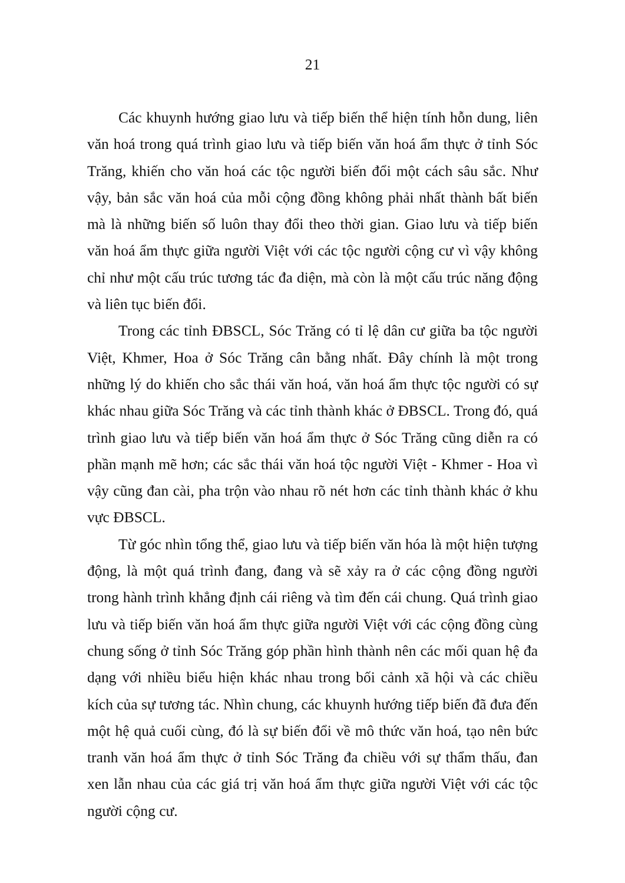21
Các khuynh hướng giao lưu và tiếp biến thể hiện tính hỗn dung, liên văn hoá trong quá trình giao lưu và tiếp biến văn hoá ẩm thực ở tỉnh Sóc Trăng, khiến cho văn hoá các tộc người biến đổi một cách sâu sắc. Như vậy, bản sắc văn hoá của mỗi cộng đồng không phải nhất thành bất biến mà là những biến số luôn thay đổi theo thời gian. Giao lưu và tiếp biến văn hoá ẩm thực giữa người Việt với các tộc người cộng cư vì vậy không chỉ như một cấu trúc tương tác đa diện, mà còn là một cấu trúc năng động và liên tục biến đổi.
Trong các tỉnh ĐBSCL, Sóc Trăng có tỉ lệ dân cư giữa ba tộc người Việt, Khmer, Hoa ở Sóc Trăng cân bằng nhất. Đây chính là một trong những lý do khiến cho sắc thái văn hoá, văn hoá ẩm thực tộc người có sự khác nhau giữa Sóc Trăng và các tỉnh thành khác ở ĐBSCL. Trong đó, quá trình giao lưu và tiếp biến văn hoá ẩm thực ở Sóc Trăng cũng diễn ra có phần mạnh mẽ hơn; các sắc thái văn hoá tộc người Việt - Khmer - Hoa vì vậy cũng đan cài, pha trộn vào nhau rõ nét hơn các tỉnh thành khác ở khu vực ĐBSCL.
Từ góc nhìn tổng thể, giao lưu và tiếp biến văn hóa là một hiện tượng động, là một quá trình đang, đang và sẽ xảy ra ở các cộng đồng người trong hành trình khẳng định cái riêng và tìm đến cái chung. Quá trình giao lưu và tiếp biến văn hoá ẩm thực giữa người Việt với các cộng đồng cùng chung sống ở tỉnh Sóc Trăng góp phần hình thành nên các mối quan hệ đa dạng với nhiều biểu hiện khác nhau trong bối cảnh xã hội và các chiều kích của sự tương tác. Nhìn chung, các khuynh hướng tiếp biến đã đưa đến một hệ quả cuối cùng, đó là sự biến đổi về mô thức văn hoá, tạo nên bức tranh văn hoá ẩm thực ở tỉnh Sóc Trăng đa chiều với sự thẩm thấu, đan xen lẫn nhau của các giá trị văn hoá ẩm thực giữa người Việt với các tộc người cộng cư.